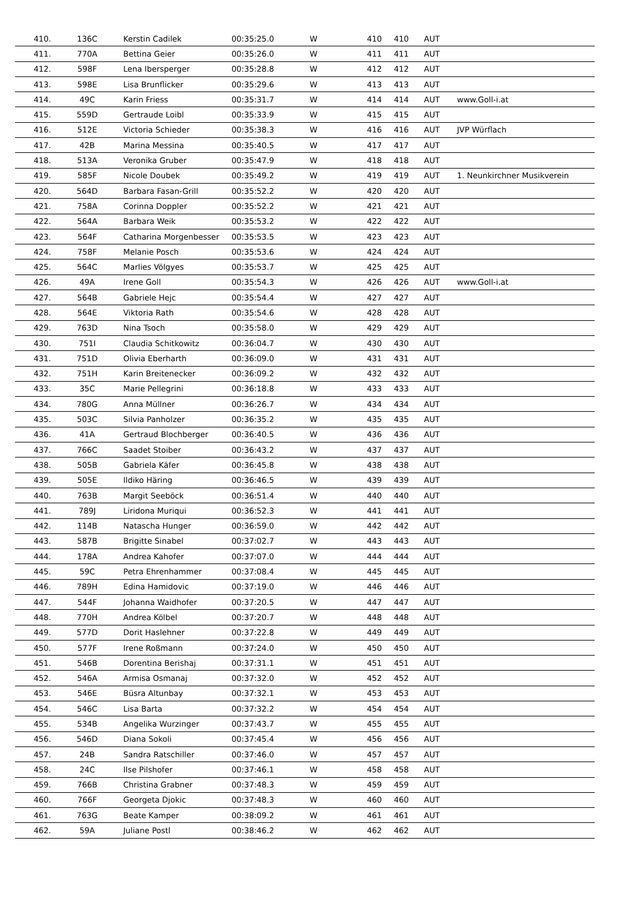| 410. | 136C | Kerstin Cadilek | 00:35:25.0 | W | 410 | 410 | AUT | |
| 411. | 770A | Bettina Geier | 00:35:26.0 | W | 411 | 411 | AUT | |
| 412. | 598F | Lena Ibersperger | 00:35:28.8 | W | 412 | 412 | AUT | |
| 413. | 598E | Lisa Brunflicker | 00:35:29.6 | W | 413 | 413 | AUT | |
| 414. | 49C | Karin Friess | 00:35:31.7 | W | 414 | 414 | AUT | www.Goll-i.at |
| 415. | 559D | Gertraude Loibl | 00:35:33.9 | W | 415 | 415 | AUT | |
| 416. | 512E | Victoria Schieder | 00:35:38.3 | W | 416 | 416 | AUT | JVP Würflach |
| 417. | 42B | Marina Messina | 00:35:40.5 | W | 417 | 417 | AUT | |
| 418. | 513A | Veronika Gruber | 00:35:47.9 | W | 418 | 418 | AUT | |
| 419. | 585F | Nicole Doubek | 00:35:49.2 | W | 419 | 419 | AUT | 1. Neunkirchner Musikverein |
| 420. | 564D | Barbara Fasan-Grill | 00:35:52.2 | W | 420 | 420 | AUT | |
| 421. | 758A | Corinna Doppler | 00:35:52.2 | W | 421 | 421 | AUT | |
| 422. | 564A | Barbara Weik | 00:35:53.2 | W | 422 | 422 | AUT | |
| 423. | 564F | Catharina Morgenbesser | 00:35:53.5 | W | 423 | 423 | AUT | |
| 424. | 758F | Melanie Posch | 00:35:53.6 | W | 424 | 424 | AUT | |
| 425. | 564C | Marlies Völgyes | 00:35:53.7 | W | 425 | 425 | AUT | |
| 426. | 49A | Irene Goll | 00:35:54.3 | W | 426 | 426 | AUT | www.Goll-i.at |
| 427. | 564B | Gabriele Hejc | 00:35:54.4 | W | 427 | 427 | AUT | |
| 428. | 564E | Viktoria Rath | 00:35:54.6 | W | 428 | 428 | AUT | |
| 429. | 763D | Nina Tsoch | 00:35:58.0 | W | 429 | 429 | AUT | |
| 430. | 751I | Claudia Schitkowitz | 00:36:04.7 | W | 430 | 430 | AUT | |
| 431. | 751D | Olivia Eberharth | 00:36:09.0 | W | 431 | 431 | AUT | |
| 432. | 751H | Karin Breitenecker | 00:36:09.2 | W | 432 | 432 | AUT | |
| 433. | 35C | Marie Pellegrini | 00:36:18.8 | W | 433 | 433 | AUT | |
| 434. | 780G | Anna Müllner | 00:36:26.7 | W | 434 | 434 | AUT | |
| 435. | 503C | Silvia Panholzer | 00:36:35.2 | W | 435 | 435 | AUT | |
| 436. | 41A | Gertraud Blochberger | 00:36:40.5 | W | 436 | 436 | AUT | |
| 437. | 766C | Saadet Stoiber | 00:36:43.2 | W | 437 | 437 | AUT | |
| 438. | 505B | Gabriela Käfer | 00:36:45.8 | W | 438 | 438 | AUT | |
| 439. | 505E | Ildiko Häring | 00:36:46.5 | W | 439 | 439 | AUT | |
| 440. | 763B | Margit Seeböck | 00:36:51.4 | W | 440 | 440 | AUT | |
| 441. | 789J | Liridona Muriqui | 00:36:52.3 | W | 441 | 441 | AUT | |
| 442. | 114B | Natascha Hunger | 00:36:59.0 | W | 442 | 442 | AUT | |
| 443. | 587B | Brigitte Sinabel | 00:37:02.7 | W | 443 | 443 | AUT | |
| 444. | 178A | Andrea Kahofer | 00:37:07.0 | W | 444 | 444 | AUT | |
| 445. | 59C | Petra Ehrenhammer | 00:37:08.4 | W | 445 | 445 | AUT | |
| 446. | 789H | Edina Hamidovic | 00:37:19.0 | W | 446 | 446 | AUT | |
| 447. | 544F | Johanna Waidhofer | 00:37:20.5 | W | 447 | 447 | AUT | |
| 448. | 770H | Andrea Kölbel | 00:37:20.7 | W | 448 | 448 | AUT | |
| 449. | 577D | Dorit Haslehner | 00:37:22.8 | W | 449 | 449 | AUT | |
| 450. | 577F | Irene Roßmann | 00:37:24.0 | W | 450 | 450 | AUT | |
| 451. | 546B | Dorentina Berishaj | 00:37:31.1 | W | 451 | 451 | AUT | |
| 452. | 546A | Armisa Osmanaj | 00:37:32.0 | W | 452 | 452 | AUT | |
| 453. | 546E | Büsra Altunbay | 00:37:32.1 | W | 453 | 453 | AUT | |
| 454. | 546C | Lisa Barta | 00:37:32.2 | W | 454 | 454 | AUT | |
| 455. | 534B | Angelika Wurzinger | 00:37:43.7 | W | 455 | 455 | AUT | |
| 456. | 546D | Diana Sokoli | 00:37:45.4 | W | 456 | 456 | AUT | |
| 457. | 24B | Sandra Ratschiller | 00:37:46.0 | W | 457 | 457 | AUT | |
| 458. | 24C | Ilse Pilshofer | 00:37:46.1 | W | 458 | 458 | AUT | |
| 459. | 766B | Christina Grabner | 00:37:48.3 | W | 459 | 459 | AUT | |
| 460. | 766F | Georgeta Djokic | 00:37:48.3 | W | 460 | 460 | AUT | |
| 461. | 763G | Beate Kamper | 00:38:09.2 | W | 461 | 461 | AUT | |
| 462. | 59A | Juliane Postl | 00:38:46.2 | W | 462 | 462 | AUT | |